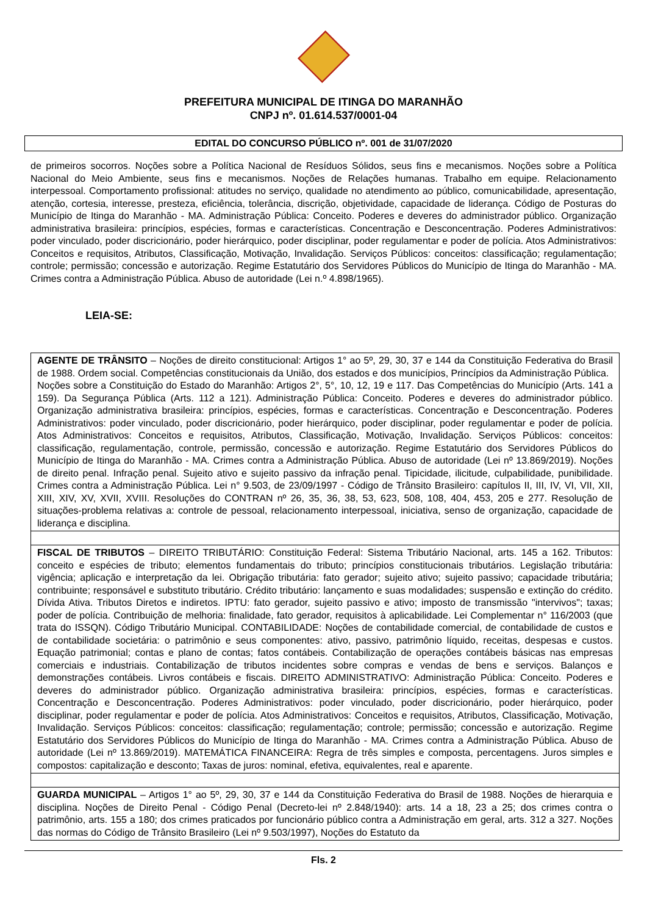PREFEITURA MUNICIPAL DE ITINGA DO MARANHÃO
CNPJ nº. 01.614.537/0001-04
EDITAL DO CONCURSO PÚBLICO nº. 001 de 31/07/2020
de primeiros socorros. Noções sobre a Política Nacional de Resíduos Sólidos, seus fins e mecanismos. Noções sobre a Política Nacional do Meio Ambiente, seus fins e mecanismos. Noções de Relações humanas. Trabalho em equipe. Relacionamento interpessoal. Comportamento profissional: atitudes no serviço, qualidade no atendimento ao público, comunicabilidade, apresentação, atenção, cortesia, interesse, presteza, eficiência, tolerância, discrição, objetividade, capacidade de liderança. Código de Posturas do Município de Itinga do Maranhão - MA. Administração Pública: Conceito. Poderes e deveres do administrador público. Organização administrativa brasileira: princípios, espécies, formas e características. Concentração e Desconcentração. Poderes Administrativos: poder vinculado, poder discricionário, poder hierárquico, poder disciplinar, poder regulamentar e poder de polícia. Atos Administrativos: Conceitos e requisitos, Atributos, Classificação, Motivação, Invalidação. Serviços Públicos: conceitos: classificação; regulamentação; controle; permissão; concessão e autorização. Regime Estatutário dos Servidores Públicos do Município de Itinga do Maranhão - MA. Crimes contra a Administração Pública. Abuso de autoridade (Lei n.º 4.898/1965).
LEIA-SE:
| AGENTE DE TRÂNSITO – Noções de direito constitucional: Artigos 1° ao 5º, 29, 30, 37 e 144 da Constituição Federativa do Brasil de 1988. Ordem social. Competências constitucionais da União, dos estados e dos municípios, Princípios da Administração Pública. Noções sobre a Constituição do Estado do Maranhão: Artigos 2°, 5°, 10, 12, 19 e 117. Das Competências do Município (Arts. 141 a 159). Da Segurança Pública (Arts. 112 a 121). Administração Pública: Conceito. Poderes e deveres do administrador público. Organização administrativa brasileira: princípios, espécies, formas e características. Concentração e Desconcentração. Poderes Administrativos: poder vinculado, poder discricionário, poder hierárquico, poder disciplinar, poder regulamentar e poder de polícia. Atos Administrativos: Conceitos e requisitos, Atributos, Classificação, Motivação, Invalidação. Serviços Públicos: conceitos: classificação, regulamentação, controle, permissão, concessão e autorização. Regime Estatutário dos Servidores Públicos do Município de Itinga do Maranhão - MA. Crimes contra a Administração Pública. Abuso de autoridade (Lei nº 13.869/2019). Noções de direito penal. Infração penal. Sujeito ativo e sujeito passivo da infração penal. Tipicidade, ilicitude, culpabilidade, punibilidade. Crimes contra a Administração Pública. Lei n° 9.503, de 23/09/1997 - Código de Trânsito Brasileiro: capítulos II, III, IV, VI, VII, XII, XIII, XIV, XV, XVII, XVIII. Resoluções do CONTRAN nº 26, 35, 36, 38, 53, 623, 508, 108, 404, 453, 205 e 277. Resolução de situações-problema relativas a: controle de pessoal, relacionamento interpessoal, iniciativa, senso de organização, capacidade de liderança e disciplina. |
| FISCAL DE TRIBUTOS – DIREITO TRIBUTÁRIO: Constituição Federal: Sistema Tributário Nacional, arts. 145 a 162. Tributos: conceito e espécies de tributo; elementos fundamentais do tributo; princípios constitucionais tributários. Legislação tributária: vigência; aplicação e interpretação da lei. Obrigação tributária: fato gerador; sujeito ativo; sujeito passivo; capacidade tributária; contribuinte; responsável e substituto tributário. Crédito tributário: lançamento e suas modalidades; suspensão e extinção do crédito. Dívida Ativa. Tributos Diretos e indiretos. IPTU: fato gerador, sujeito passivo e ativo; imposto de transmissão "intervivos"; taxas; poder de polícia. Contribuição de melhoria: finalidade, fato gerador, requisitos à aplicabilidade. Lei Complementar n° 116/2003 (que trata do ISSQN). Código Tributário Municipal. CONTABILIDADE: Noções de contabilidade comercial, de contabilidade de custos e de contabilidade societária: o patrimônio e seus componentes: ativo, passivo, patrimônio líquido, receitas, despesas e custos. Equação patrimonial; contas e plano de contas; fatos contábeis. Contabilização de operações contábeis básicas nas empresas comerciais e industriais. Contabilização de tributos incidentes sobre compras e vendas de bens e serviços. Balanços e demonstrações contábeis. Livros contábeis e fiscais. DIREITO ADMINISTRATIVO: Administração Pública: Conceito. Poderes e deveres do administrador público. Organização administrativa brasileira: princípios, espécies, formas e características. Concentração e Desconcentração. Poderes Administrativos: poder vinculado, poder discricionário, poder hierárquico, poder disciplinar, poder regulamentar e poder de polícia. Atos Administrativos: Conceitos e requisitos, Atributos, Classificação, Motivação, Invalidação. Serviços Públicos: conceitos: classificação; regulamentação; controle; permissão; concessão e autorização. Regime Estatutário dos Servidores Públicos do Município de Itinga do Maranhão - MA. Crimes contra a Administração Pública. Abuso de autoridade (Lei nº 13.869/2019). MATEMÁTICA FINANCEIRA: Regra de três simples e composta, percentagens. Juros simples e compostos: capitalização e desconto; Taxas de juros: nominal, efetiva, equivalentes, real e aparente. |
| GUARDA MUNICIPAL – Artigos 1° ao 5º, 29, 30, 37 e 144 da Constituição Federativa do Brasil de 1988. Noções de hierarquia e disciplina. Noções de Direito Penal - Código Penal (Decreto-lei nº 2.848/1940): arts. 14 a 18, 23 a 25; dos crimes contra o patrimônio, arts. 155 a 180; dos crimes praticados por funcionário público contra a Administração em geral, arts. 312 a 327. Noções das normas do Código de Trânsito Brasileiro (Lei nº 9.503/1997), Noções do Estatuto da |
Fls. 2